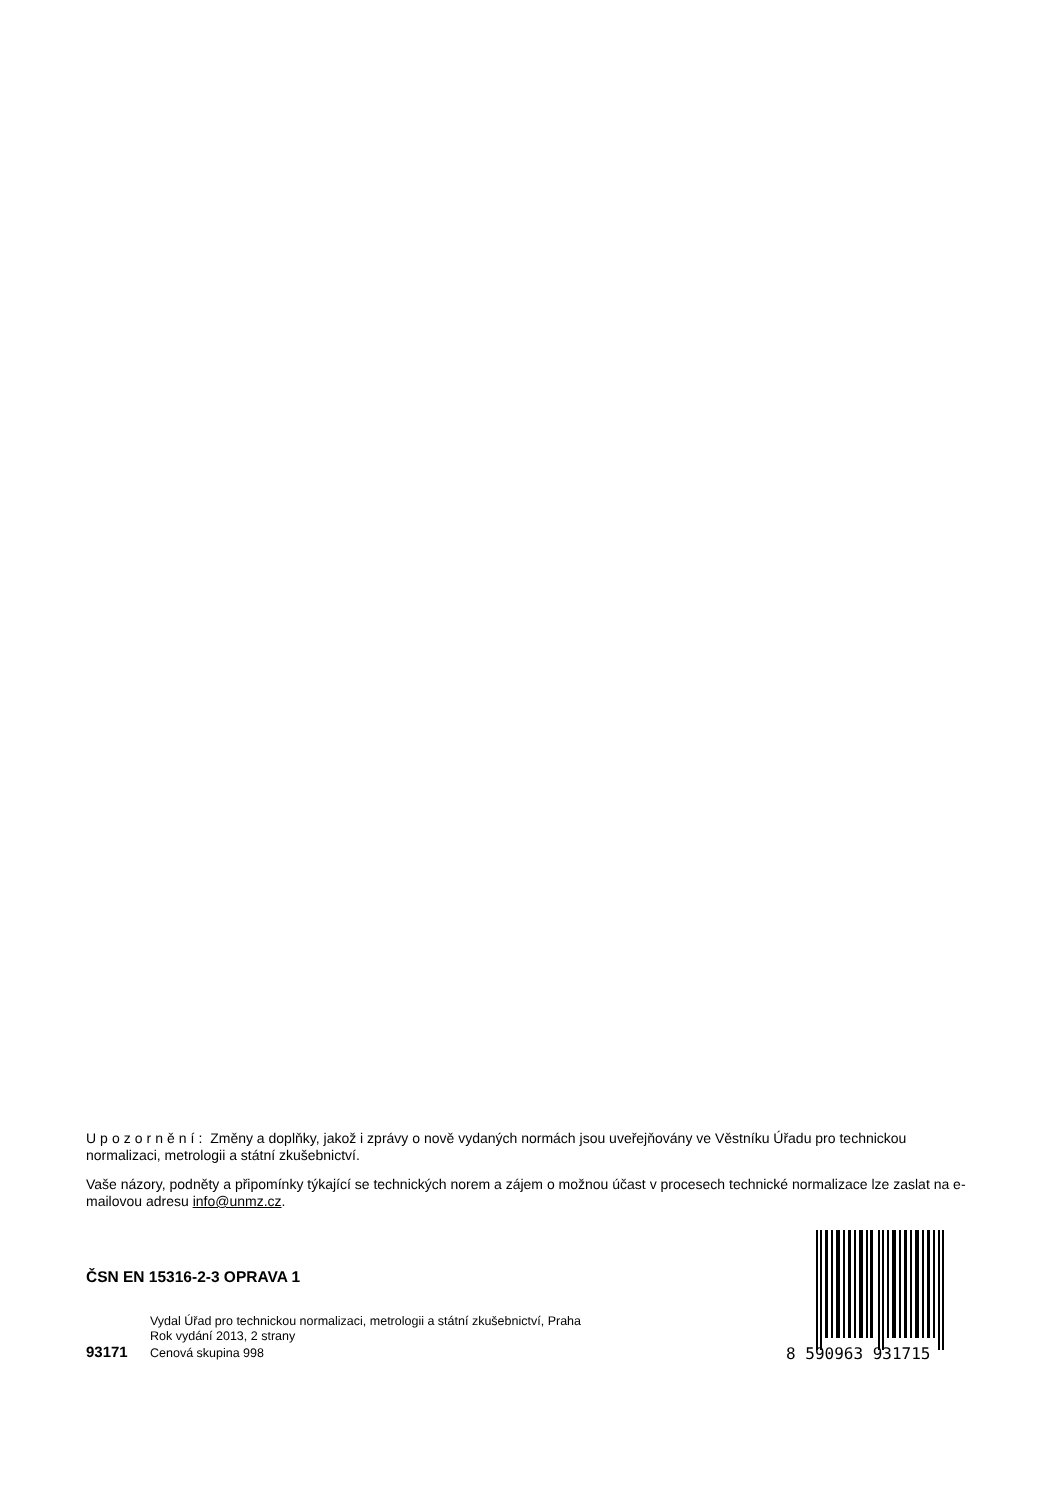Upozornění: Změny a doplňky, jakož i zprávy o nově vydaných normách jsou uveřejňovány ve Věstníku Úřadu pro technickou normalizaci, metrologii a státní zkušebnictví.
Vaše názory, podněty a připomínky týkající se technických norem a zájem o možnou účast v procesech technické normalizace lze zaslat na e-mailovou adresu info@unmz.cz.
ČSN EN 15316-2-3 OPRAVA 1
Vydal Úřad pro technickou normalizaci, metrologii a státní zkušebnictví, Praha
Rok vydání 2013, 2 strany
93171 Cenová skupina 998
8 590963 931715